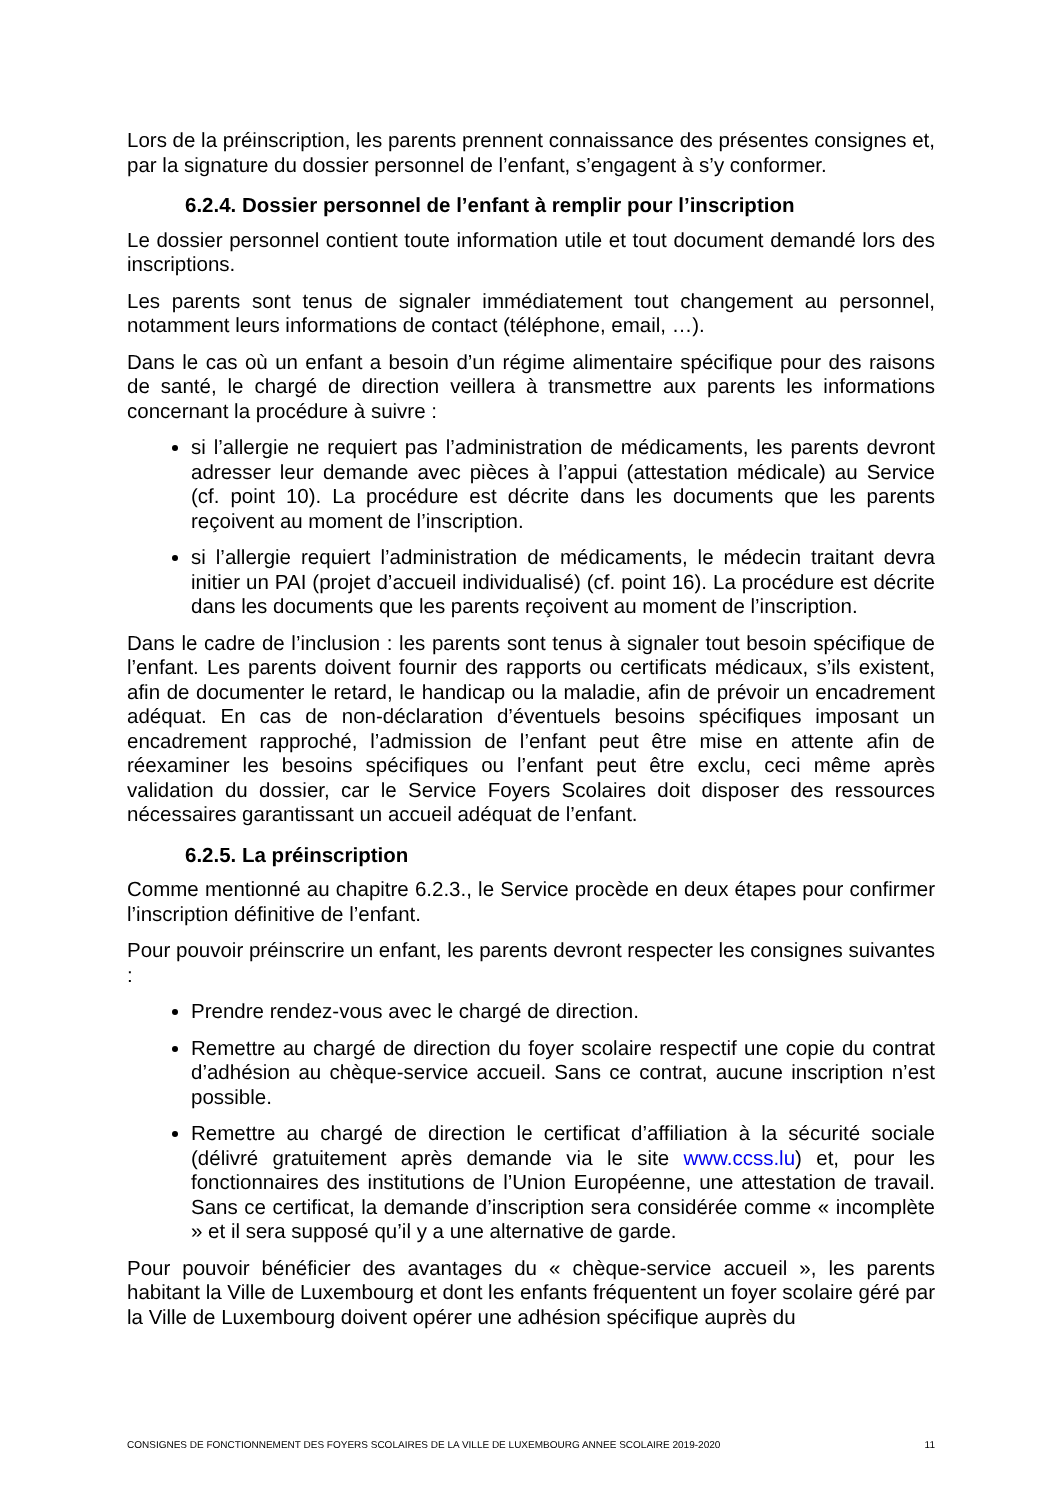Lors de la préinscription, les parents prennent connaissance des présentes consignes et, par la signature du dossier personnel de l’enfant, s’engagent à s’y conformer.
6.2.4. Dossier personnel de l’enfant à remplir pour l’inscription
Le dossier personnel contient toute information utile et tout document demandé lors des inscriptions.
Les parents sont tenus de signaler immédiatement tout changement au personnel, notamment leurs informations de contact (téléphone, email, …).
Dans le cas où un enfant a besoin d’un régime alimentaire spécifique pour des raisons de santé, le chargé de direction veillera à transmettre aux parents les informations concernant la procédure à suivre :
si l’allergie ne requiert pas l’administration de médicaments, les parents devront adresser leur demande avec pièces à l’appui (attestation médicale) au Service (cf. point 10). La procédure est décrite dans les documents que les parents reçoivent au moment de l’inscription.
si l’allergie requiert l’administration de médicaments, le médecin traitant devra initier un PAI (projet d’accueil individualisé) (cf. point 16). La procédure est décrite dans les documents que les parents reçoivent au moment de l’inscription.
Dans le cadre de l’inclusion : les parents sont tenus à signaler tout besoin spécifique de l’enfant. Les parents doivent fournir des rapports ou certificats médicaux, s’ils existent, afin de documenter le retard, le handicap ou la maladie, afin de prévoir un encadrement adéquat. En cas de non-déclaration d’éventuels besoins spécifiques imposant un encadrement rapproché, l’admission de l’enfant peut être mise en attente afin de réexaminer les besoins spécifiques ou l’enfant peut être exclu, ceci même après validation du dossier, car le Service Foyers Scolaires doit disposer des ressources nécessaires garantissant un accueil adéquat de l’enfant.
6.2.5. La préinscription
Comme mentionné au chapitre 6.2.3., le Service procède en deux étapes pour confirmer l’inscription définitive de l’enfant.
Pour pouvoir préinscrire un enfant, les parents devront respecter les consignes suivantes :
Prendre rendez-vous avec le chargé de direction.
Remettre au chargé de direction du foyer scolaire respectif une copie du contrat d’adhésion au chèque-service accueil. Sans ce contrat, aucune inscription n’est possible.
Remettre au chargé de direction le certificat d’affiliation à la sécurité sociale (délivré gratuitement après demande via le site www.ccss.lu) et, pour les fonctionnaires des institutions de l’Union Européenne, une attestation de travail. Sans ce certificat, la demande d’inscription sera considérée comme « incomplète » et il sera supposé qu’il y a une alternative de garde.
Pour pouvoir bénéficier des avantages du « chèque-service accueil », les parents habitant la Ville de Luxembourg et dont les enfants fréquentent un foyer scolaire géré par la Ville de Luxembourg doivent opérer une adhésion spécifique auprès du
CONSIGNES DE FONCTIONNEMENT DES FOYERS SCOLAIRES DE LA VILLE DE LUXEMBOURG ANNEE SCOLAIRE 2019-2020 11